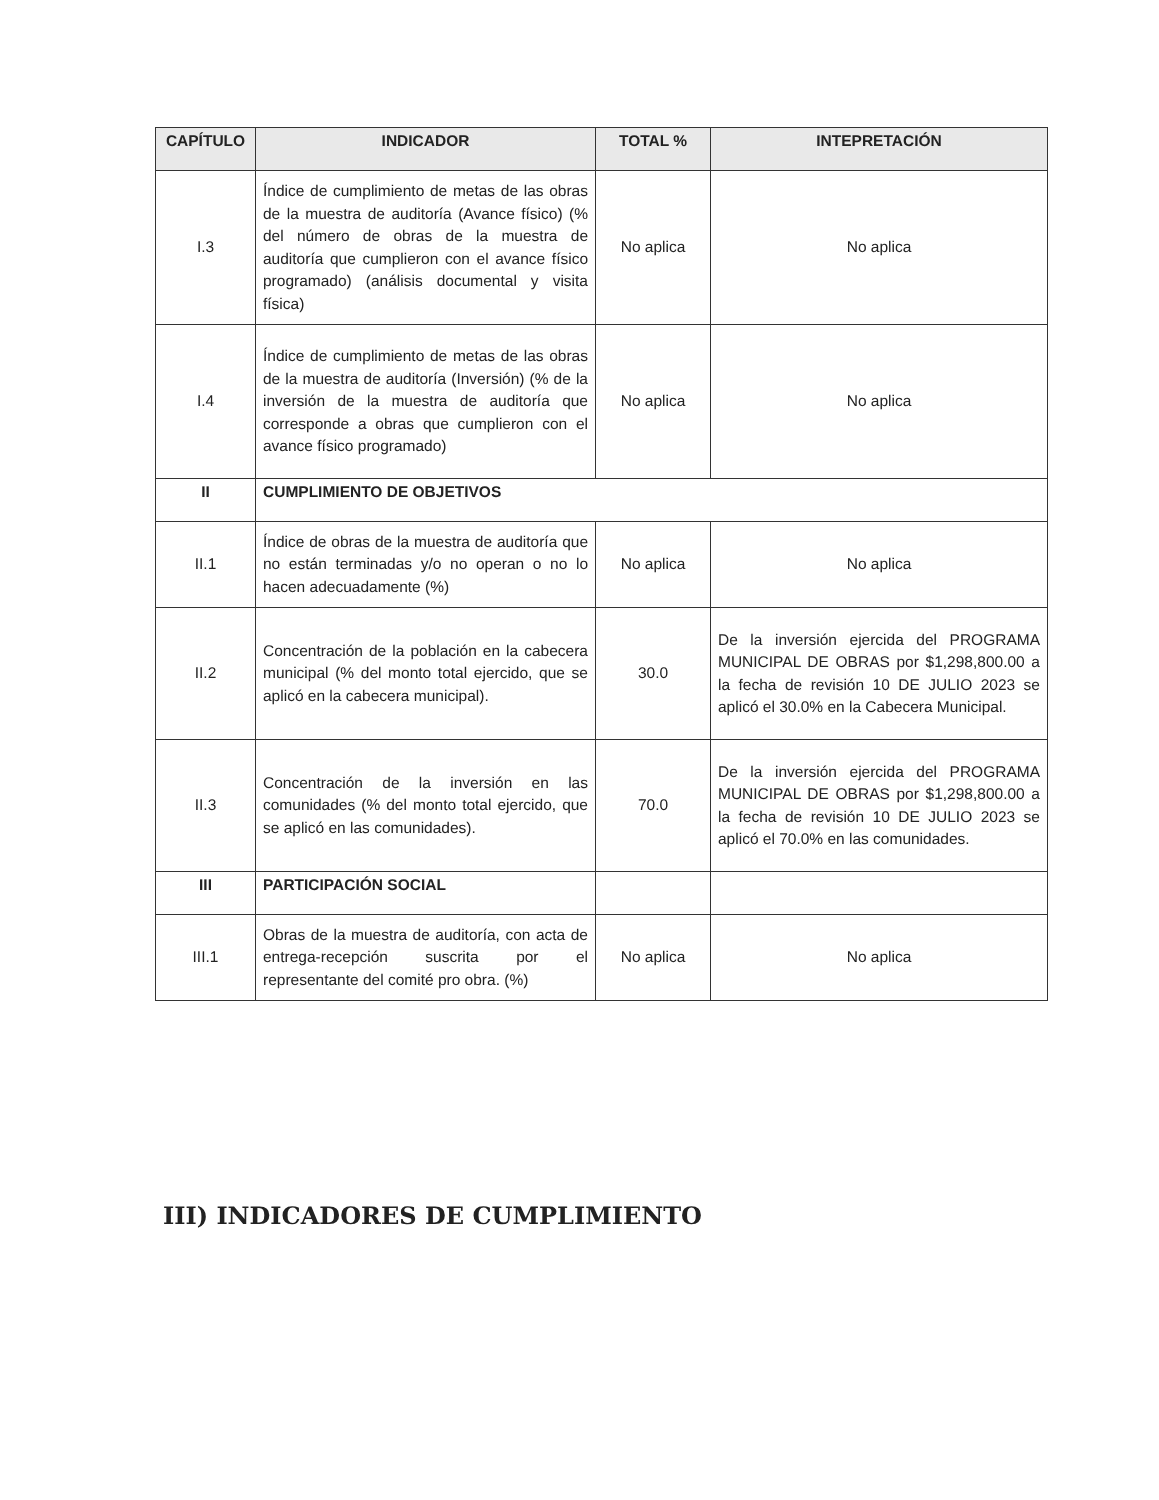| CAPÍTULO | INDICADOR | TOTAL % | INTEPRETACIÓN |
| --- | --- | --- | --- |
| I.3 | Índice de cumplimiento de metas de las obras de la muestra de auditoría (Avance físico) (% del número de obras de la muestra de auditoría que cumplieron con el avance físico programado) (análisis documental y visita física) | No aplica | No aplica |
| I.4 | Índice de cumplimiento de metas de las obras de la muestra de auditoría (Inversión) (% de la inversión de la muestra de auditoría que corresponde a obras que cumplieron con el avance físico programado) | No aplica | No aplica |
| II | CUMPLIMIENTO DE OBJETIVOS | | |
| II.1 | Índice de obras de la muestra de auditoría que no están terminadas y/o no operan o no lo hacen adecuadamente (%) | No aplica | No aplica |
| II.2 | Concentración de la población en la cabecera municipal (% del monto total ejercido, que se aplicó en la cabecera municipal). | 30.0 | De la inversión ejercida del PROGRAMA MUNICIPAL DE OBRAS por $1,298,800.00 a la fecha de revisión 10 DE JULIO 2023 se aplicó el 30.0% en la Cabecera Municipal. |
| II.3 | Concentración de la inversión en las comunidades (% del monto total ejercido, que se aplicó en las comunidades). | 70.0 | De la inversión ejercida del PROGRAMA MUNICIPAL DE OBRAS por $1,298,800.00 a la fecha de revisión 10 DE JULIO 2023 se aplicó el 70.0% en las comunidades. |
| III | PARTICIPACIÓN SOCIAL | | |
| III.1 | Obras de la muestra de auditoría, con acta de entrega-recepción suscrita por el representante del comité pro obra. (%) | No aplica | No aplica |
III) INDICADORES DE CUMPLIMIENTO